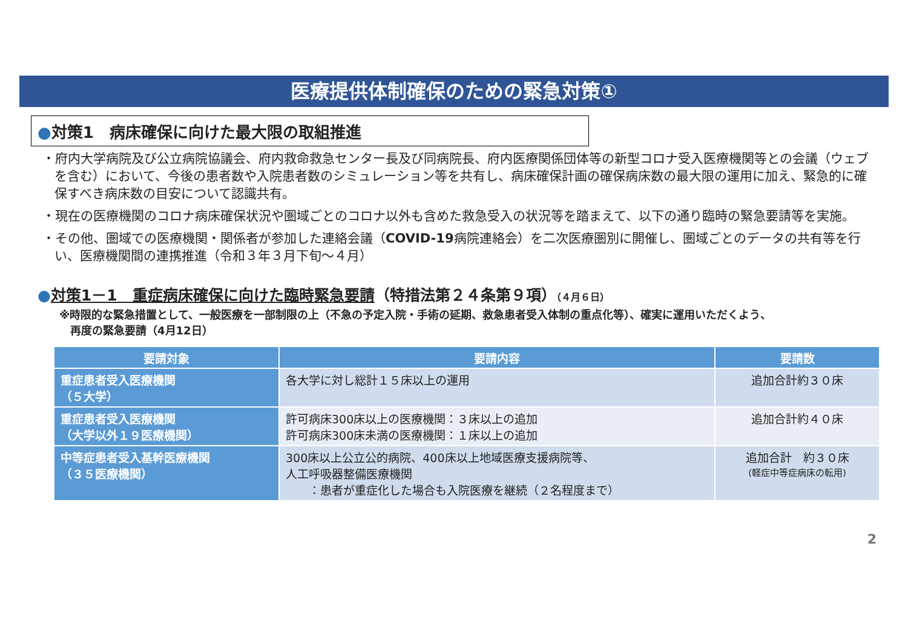医療提供体制確保のための緊急対策①
●対策1　病床確保に向けた最大限の取組推進
・府内大学病院及び公立病院協議会、府内救命救急センター長及び同病院長、府内医療関係団体等の新型コロナ受入医療機関等との会議（ウェブを含む）において、今後の患者数や入院患者数のシミュレーション等を共有し、病床確保計画の確保病床数の最大限の運用に加え、緊急的に確保すべき病床数の目安について認識共有。
・現在の医療機関のコロナ病床確保状況や圏域ごとのコロナ以外も含めた救急受入の状況等を踏まえて、以下の通り臨時の緊急要請等を実施。
・その他、圏域での医療機関・関係者が参加した連絡会議（COVID-19病院連絡会）を二次医療圏別に開催し、圏域ごとのデータの共有等を行い、医療機関間の連携推進（令和３年３月下旬～４月）
●対策1－1　重症病床確保に向けた臨時緊急要請（特措法第２４条第９項）（４月６日）
※時限的な緊急措置として、一般医療を一部制限の上（不急の予定入院・手術の延期、救急患者受入体制の重点化等）、確実に運用いただくよう、
　再度の緊急要請（4月12日）
| 要請対象 | 要請内容 | 要請数 |
| --- | --- | --- |
| 重症患者受入医療機関 （５大学） | 各大学に対し総計１５床以上の運用 | 追加合計約３０床 |
| 重症患者受入医療機関 （大学以外１９医療機関） | 許可病床300床以上の医療機関：３床以上の追加 許可病床300床未満の医療機関：１床以上の追加 | 追加合計約４０床 |
| 中等症患者受入基幹医療機関 （３５医療機関） | 300床以上公立公的病院、400床以上地域医療支援病院等、 人工呼吸器整備医療機関 ：患者が重症化した場合も入院医療を継続（２名程度まで） | 追加合計 約３０床 (軽症中等症病床の転用) |
2